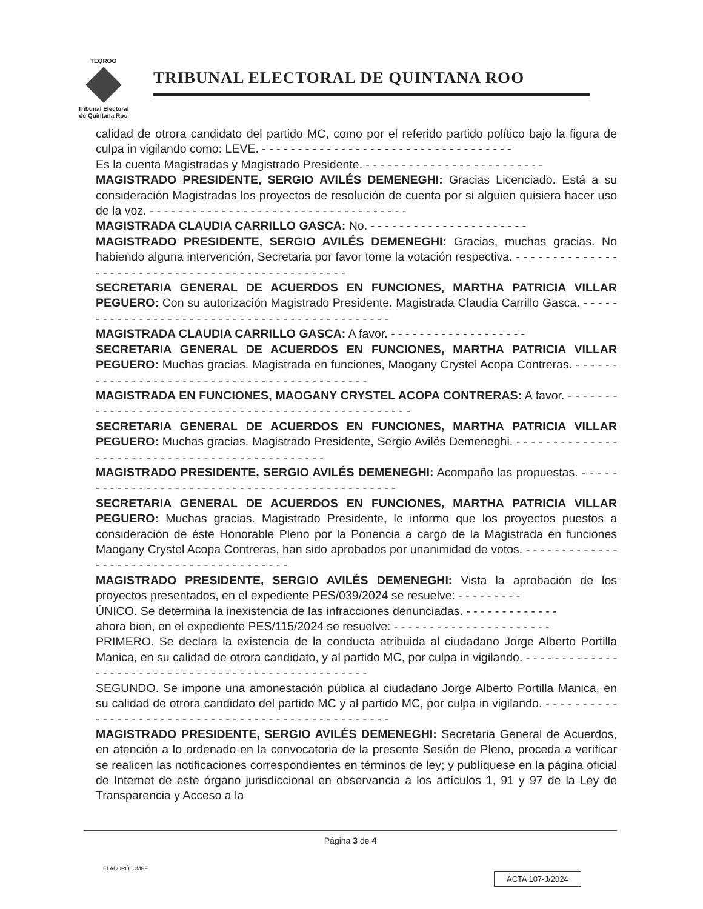TEQROO
Tribunal Electoral
de Quintana Roo
TRIBUNAL ELECTORAL DE QUINTANA ROO
calidad de otrora candidato del partido MC, como por el referido partido político bajo la figura de culpa in vigilando como: LEVE. - - - - - - - - - - - - - - - - - - - - - - - - - - - - - - - - - - -
Es la cuenta Magistradas y Magistrado Presidente. - - - - - - - - - - - - - - - - - - - - - - - - -
MAGISTRADO PRESIDENTE, SERGIO AVILÉS DEMENEGHI: Gracias Licenciado. Está a su consideración Magistradas los proyectos de resolución de cuenta por si alguien quisiera hacer uso de la voz. - - - - - - - - - - - - - - - - - - - - - - - - - - - - - - - - - - - -
MAGISTRADA CLAUDIA CARRILLO GASCA: No. - - - - - - - - - - - - - - - - - - - - - -
MAGISTRADO PRESIDENTE, SERGIO AVILÉS DEMENEGHI: Gracias, muchas gracias. No habiendo alguna intervención, Secretaria por favor tome la votación respectiva. - - - - - - - - - - - - - - - - - - - - - - - - - - - - - - - - - - - - - - - - - - - - - - - - -
SECRETARIA GENERAL DE ACUERDOS EN FUNCIONES, MARTHA PATRICIA VILLAR PEGUERO: Con su autorización Magistrado Presidente. Magistrada Claudia Carrillo Gasca. - - - - - - - - - - - - - - - - - - - - - - - - - - - - - - - - - - - - - - - - - - - - - -
MAGISTRADA CLAUDIA CARRILLO GASCA: A favor. - - - - - - - - - - - - - - - - - - -
SECRETARIA GENERAL DE ACUERDOS EN FUNCIONES, MARTHA PATRICIA VILLAR PEGUERO: Muchas gracias. Magistrada en funciones, Maogany Crystel Acopa Contreras. - - - - - - - - - - - - - - - - - - - - - - - - - - - - - - - - - - - - - - - - - - - -
MAGISTRADA EN FUNCIONES, MAOGANY CRYSTEL ACOPA CONTRERAS: A favor. - - - - - - - - - - - - - - - - - - - - - - - - - - - - - - - - - - - - - - - - - - - - - - - - - - -
SECRETARIA GENERAL DE ACUERDOS EN FUNCIONES, MARTHA PATRICIA VILLAR PEGUERO: Muchas gracias. Magistrado Presidente, Sergio Avilés Demeneghi. - - - - - - - - - - - - - - - - - - - - - - - - - - - - - - - - - - - - - - - - - - - - - -
MAGISTRADO PRESIDENTE, SERGIO AVILÉS DEMENEGHI: Acompaño las propuestas. - - - - - - - - - - - - - - - - - - - - - - - - - - - - - - - - - - - - - - - - - - - - - - -
SECRETARIA GENERAL DE ACUERDOS EN FUNCIONES, MARTHA PATRICIA VILLAR PEGUERO: Muchas gracias. Magistrado Presidente, le informo que los proyectos puestos a consideración de éste Honorable Pleno por la Ponencia a cargo de la Magistrada en funciones Maogany Crystel Acopa Contreras, han sido aprobados por unanimidad de votos. - - - - - - - - - - - - - - - - - - - - - - - - - - - - - - - - - - - - - - - -
MAGISTRADO PRESIDENTE, SERGIO AVILÉS DEMENEGHI: Vista la aprobación de los proyectos presentados, en el expediente PES/039/2024 se resuelve: - - - - - - - - -
ÚNICO. Se determina la inexistencia de las infracciones denunciadas. - - - - - - - - - - - - -
ahora bien, en el expediente PES/115/2024 se resuelve: - - - - - - - - - - - - - - - - - - - - - -
PRIMERO. Se declara la existencia de la conducta atribuida al ciudadano Jorge Alberto Portilla Manica, en su calidad de otrora candidato, y al partido MC, por culpa in vigilando. - - - - - - - - - - - - - - - - - - - - - - - - - - - - - - - - - - - - - - - - - - - - - - - - - - -
SEGUNDO. Se impone una amonestación pública al ciudadano Jorge Alberto Portilla Manica, en su calidad de otrora candidato del partido MC y al partido MC, por culpa in vigilando. - - - - - - - - - - - - - - - - - - - - - - - - - - - - - - - - - - - - - - - - - - - - - - - - - - -
MAGISTRADO PRESIDENTE, SERGIO AVILÉS DEMENEGHI: Secretaria General de Acuerdos, en atención a lo ordenado en la convocatoria de la presente Sesión de Pleno, proceda a verificar se realicen las notificaciones correspondientes en términos de ley; y publíquese en la página oficial de Internet de este órgano jurisdiccional en observancia a los artículos 1, 91 y 97 de la Ley de Transparencia y Acceso a la
Página 3 de 4
ELABORÓ: CMPF
ACTA 107-J/2024